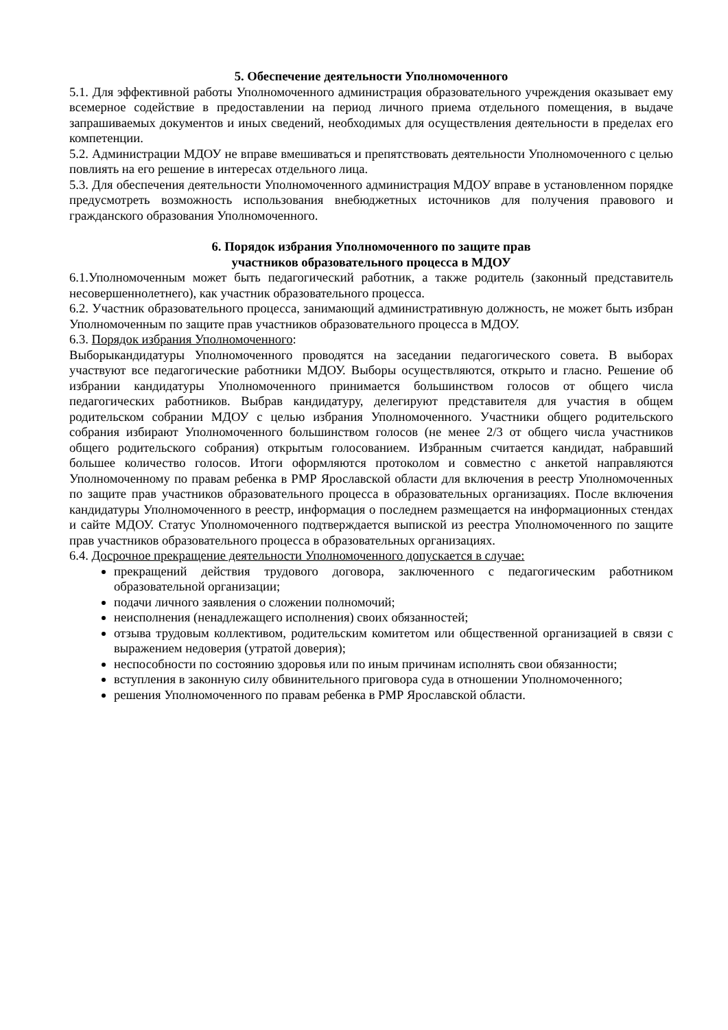5. Обеспечение деятельности Уполномоченного
5.1. Для эффективной работы Уполномоченного администрация образовательного учреждения оказывает ему всемерное содействие в предоставлении на период личного приема отдельного помещения, в выдаче запрашиваемых документов и иных сведений, необходимых для осуществления деятельности в пределах его компетенции.
5.2. Администрации МДОУ не вправе вмешиваться и препятствовать деятельности Уполномоченного с целью повлиять на его решение в интересах отдельного лица.
5.3. Для обеспечения деятельности Уполномоченного администрация МДОУ вправе в установленном порядке предусмотреть возможность использования внебюджетных источников для получения правового и гражданского образования Уполномоченного.
6. Порядок избрания Уполномоченного по защите прав
участников образовательного процесса в МДОУ
6.1.Уполномоченным может быть педагогический работник, а также родитель (законный представитель несовершеннолетнего), как участник образовательного процесса.
6.2. Участник образовательного процесса, занимающий административную должность, не может быть избран Уполномоченным по защите прав участников образовательного процесса в МДОУ.
6.3. Порядок избрания Уполномоченного:
Выборыкандидатуры Уполномоченного проводятся на заседании педагогического совета. В выборах участвуют все педагогические работники МДОУ. Выборы осуществляются, открыто и гласно. Решение об избрании кандидатуры Уполномоченного принимается большинством голосов от общего числа педагогических работников. Выбрав кандидатуру, делегируют представителя для участия в общем родительском собрании МДОУ с целью избрания Уполномоченного. Участники общего родительского собрания избирают Уполномоченного большинством голосов (не менее 2/3 от общего числа участников общего родительского собрания) открытым голосованием. Избранным считается кандидат, набравший большее количество голосов. Итоги оформляются протоколом и совместно с анкетой направляются Уполномоченному по правам ребенка в РМР Ярославской области для включения в реестр Уполномоченных по защите прав участников образовательного процесса в образовательных организациях. После включения кандидатуры Уполномоченного в реестр, информация о последнем размещается на информационных стендах и сайте МДОУ. Статус Уполномоченного подтверждается выпиской из реестра Уполномоченного по защите прав участников образовательного процесса в образовательных организациях.
6.4. Досрочное прекращение деятельности Уполномоченного допускается в случае:
прекращений действия трудового договора, заключенного с педагогическим работником образовательной организации;
подачи личного заявления о сложении полномочий;
неисполнения (ненадлежащего исполнения) своих обязанностей;
отзыва трудовым коллективом, родительским комитетом или общественной организацией в связи с выражением недоверия (утратой доверия);
неспособности по состоянию здоровья или по иным причинам исполнять свои обязанности;
вступления в законную силу обвинительного приговора суда в отношении Уполномоченного;
решения Уполномоченного по правам ребенка в РМР Ярославской области.